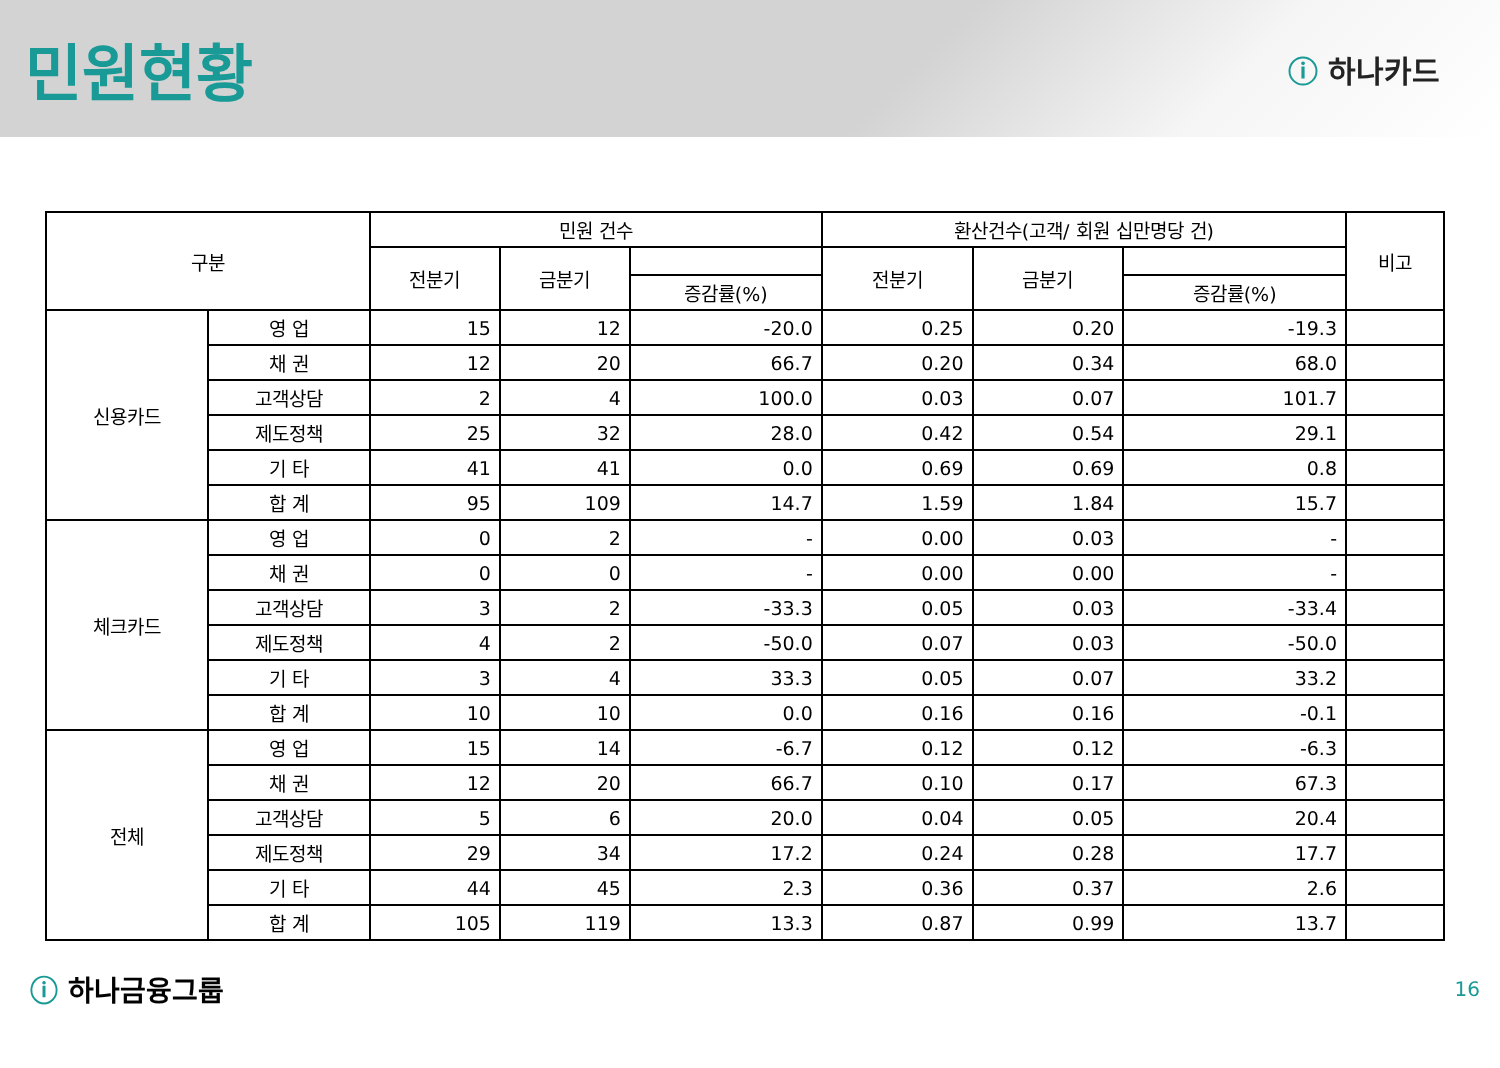민원현황
ⓘ 하나카드
| 구분 | | 민원 건수 | | | 환산건수(고객/ 회원 십만명당 건) | | | 비고 |
| --- | --- | --- | --- | --- | --- | --- | --- | --- |
| | | 전분기 | 금분기 | | 전분기 | 금분기 | | |
| | | | | 증감률(%) | | | 증감률(%) | |
| 신용카드 | 영 업 | 15 | 12 | -20.0 | 0.25 | 0.20 | -19.3 | |
| | 채 권 | 12 | 20 | 66.7 | 0.20 | 0.34 | 68.0 | |
| | 고객상담 | 2 | 4 | 100.0 | 0.03 | 0.07 | 101.7 | |
| | 제도정책 | 25 | 32 | 28.0 | 0.42 | 0.54 | 29.1 | |
| | 기 타 | 41 | 41 | 0.0 | 0.69 | 0.69 | 0.8 | |
| | 합 계 | 95 | 109 | 14.7 | 1.59 | 1.84 | 15.7 | |
| 체크카드 | 영 업 | 0 | 2 | - | 0.00 | 0.03 | - | |
| | 채 권 | 0 | 0 | - | 0.00 | 0.00 | - | |
| | 고객상담 | 3 | 2 | -33.3 | 0.05 | 0.03 | -33.4 | |
| | 제도정책 | 4 | 2 | -50.0 | 0.07 | 0.03 | -50.0 | |
| | 기 타 | 3 | 4 | 33.3 | 0.05 | 0.07 | 33.2 | |
| | 합 계 | 10 | 10 | 0.0 | 0.16 | 0.16 | -0.1 | |
| 전체 | 영 업 | 15 | 14 | -6.7 | 0.12 | 0.12 | -6.3 | |
| | 채 권 | 12 | 20 | 66.7 | 0.10 | 0.17 | 67.3 | |
| | 고객상담 | 5 | 6 | 20.0 | 0.04 | 0.05 | 20.4 | |
| | 제도정책 | 29 | 34 | 17.2 | 0.24 | 0.28 | 17.7 | |
| | 기 타 | 44 | 45 | 2.3 | 0.36 | 0.37 | 2.6 | |
| | 합 계 | 105 | 119 | 13.3 | 0.87 | 0.99 | 13.7 | |
ⓘ 하나금융그룹
16